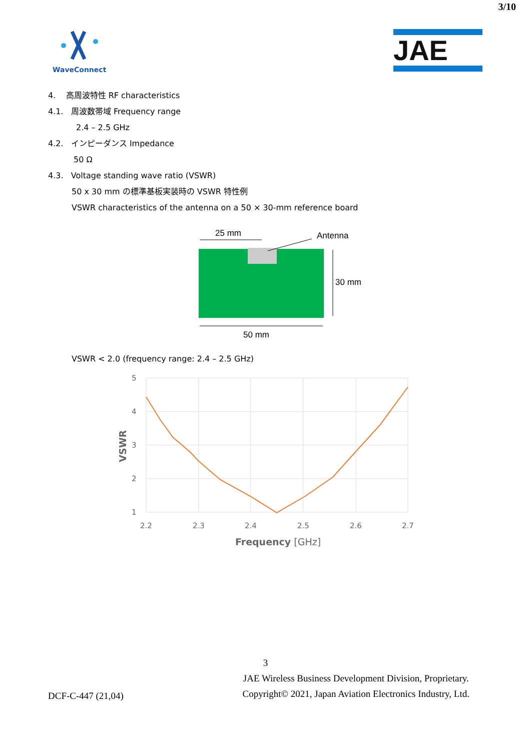3/10
WaveConnect
JAE
4. 高周波特性 RF characteristics
4.1. 周波数帯域 Frequency range
2.4 – 2.5 GHz
4.2. インピーダンス Impedance
50 Ω
4.3. Voltage standing wave ratio (VSWR)
50 x 30 mm の標準基板実装時の VSWR 特性例
VSWR characteristics of the antenna on a 50 × 30-mm reference board
25 mm
Antenna
30 mm
50 mm
VSWR < 2.0 (frequency range: 2.4 – 2.5 GHz)
5
4
3
2
1
2.2
2.3
2.4
2.5
2.6
2.7
Frequency [GHz]
VSWR
3
DCF-C-447 (21,04)
JAE Wireless Business Development Division, Proprietary.
Copyright© 2021, Japan Aviation Electronics Industry, Ltd.